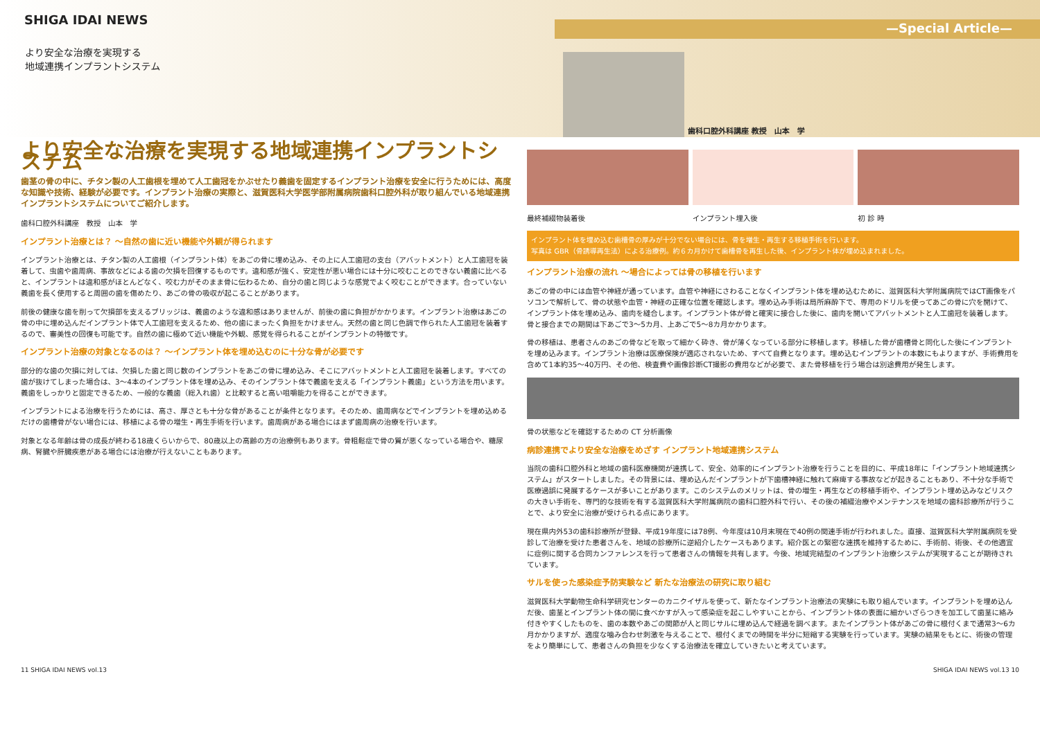SHIGA IDAI NEWS
—Special Article—
より安全な治療を実現する
地域連携インプラントシステム
歯科口腔外科講座 教授　山本　学
より安全な治療を実現する地域連携インプラントシステム
歯茎の骨の中に、チタン製の人工歯根を埋めて人工歯冠をかぶせたり義歯を固定するインプラント治療を安全に行うためには、高度な知識や技術、経験が必要です。インプラント治療の実際と、滋賀医科大学医学部附属病院歯科口腔外科が取り組んでいる地域連携インプラントシステムについてご紹介します。
歯科口腔外科講座　教授　山本　学
インプラント治療とは？ ～自然の歯に近い機能や外観が得られます
インプラント治療とは、チタン製の人工歯根（インプラント体）をあごの骨に埋め込み、その上に人工歯冠の支台（アバットメント）と人工歯冠を装着して、虫歯や歯周病、事故などによる歯の欠損を回復するものです。違和感が強く、安定性が悪い場合には十分に咬むことのできない義歯に比べると、インプラントは違和感がほとんどなく、咬む力がそのまま骨に伝わるため、自分の歯と同じような感覚でよく咬むことができます。合っていない義歯を長く使用すると周囲の歯を傷めたり、あごの骨の吸収が起こることがあります。
前後の健康な歯を削って欠損部を支えるブリッジは、義歯のような違和感はありませんが、前後の歯に負担がかかります。インプラント治療はあごの骨の中に埋め込んだインプラント体で人工歯冠を支えるため、他の歯にまったく負担をかけません。天然の歯と同じ色調で作られた人工歯冠を装着するので、審美性の回復も可能です。自然の歯に極めて近い機能や外観、感覚を得られることがインプラントの特徴です。
インプラント治療の対象となるのは？ ～インプラント体を埋め込むのに十分な骨が必要です
部分的な歯の欠損に対しては、欠損した歯と同じ数のインプラントをあごの骨に埋め込み、そこにアバットメントと人工歯冠を装着します。すべての歯が抜けてしまった場合は、3～4本のインプラント体を埋め込み、そのインプラント体で義歯を支える「インプラント義歯」という方法を用います。義歯をしっかりと固定できるため、一般的な義歯（総入れ歯）と比較すると高い咀嚼能力を得ることができます。
インプラントによる治療を行うためには、高さ、厚さとも十分な骨があることが条件となります。そのため、歯周病などでインプラントを埋め込めるだけの歯槽骨がない場合には、移植による骨の増生・再生手術を行います。歯周病がある場合にはまず歯周病の治療を行います。
対象となる年齢は骨の成長が終わる18歳くらいからで、80歳以上の高齢の方の治療例もあります。骨粗鬆症で骨の質が悪くなっている場合や、糖尿病、腎臓や肝臓疾患がある場合には治療が行えないこともあります。
最終補綴物装着後 インプラント埋入後 初 診 時
インプラント体を埋め込む歯槽骨の厚みが十分でない場合には、骨を増生・再生する移植手術を行います。
写真は GBR（骨誘導再生法）による治療例。約６カ月かけて歯槽骨を再生した後、インプラント体が埋め込まれました。
インプラント治療の流れ ～場合によっては骨の移植を行います
あごの骨の中には血管や神経が通っています。血管や神経にさわることなくインプラント体を埋め込むために、滋賀医科大学附属病院ではCT画像をパソコンで解析して、骨の状態や血管・神経の正確な位置を確認します。埋め込み手術は局所麻酔下で、専用のドリルを使ってあごの骨に穴を開けて、インプラント体を埋め込み、歯肉を縫合します。インプラント体が骨と確実に接合した後に、歯肉を開いてアバットメントと人工歯冠を装着します。骨と接合までの期間は下あごで3～5カ月、上あごで5～8カ月かかります。
骨の移植は、患者さんのあごの骨などを取って細かく砕き、骨が薄くなっている部分に移植します。移植した骨が歯槽骨と同化した後にインプラントを埋め込みます。インプラント治療は医療保険が適応されないため、すべて自費となります。埋め込むインプラントの本数にもよりますが、手術費用を含めて1本約35～40万円、その他、検査費や画像診断CT撮影の費用などが必要で、また骨移植を行う場合は別途費用が発生します。
骨の状態などを確認するための CT 分析画像
病診連携でより安全な治療をめざす インプラント地域連携システム
当院の歯科口腔外科と地域の歯科医療機関が連携して、安全、効率的にインプラント治療を行うことを目的に、平成18年に「インプラント地域連携システム」がスタートしました。その背景には、埋め込んだインプラントが下歯槽神経に触れて麻痺する事故などが起きることもあり、不十分な手術で医療過誤に発展するケースが多いことがあります。このシステムのメリットは、骨の増生・再生などの移植手術や、インプラント埋め込みなどリスクの大きい手術を、専門的な技術を有する滋賀医科大学附属病院の歯科口腔外科で行い、その後の補綴治療やメンテナンスを地域の歯科診療所が行うことで、より安全に治療が受けられる点にあります。
現在県内外53の歯科診療所が登録、平成19年度には78例、今年度は10月末現在で40例の関連手術が行われました。直接、滋賀医科大学附属病院を受診して治療を受けた患者さんを、地域の診療所に逆紹介したケースもあります。紹介医との緊密な連携を維持するために、手術前、術後、その他適宜に症例に関する合同カンファレンスを行って患者さんの情報を共有します。今後、地域完結型のインプラント治療システムが実現することが期待されています。
サルを使った感染症予防実験など 新たな治療法の研究に取り組む
滋賀医科大学動物生命科学研究センターのカニクイザルを使って、新たなインプラント治療法の実験にも取り組んでいます。インプラントを埋め込んだ後、歯茎とインプラント体の間に食べかすが入って感染症を起こしやすいことから、インプラント体の表面に細かいざらつきを加工して歯茎に絡み付きやすくしたものを、歯の本数やあごの関節が人と同じサルに埋め込んで経過を調べます。またインプラント体があごの骨に根付くまで通常3～6カ月かかりますが、適度な噛み合わせ刺激を与えることで、根付くまでの時間を半分に短縮する実験を行っています。実験の結果をもとに、術後の管理をより簡単にして、患者さんの負担を少なくする治療法を確立していきたいと考えています。
11 SHIGA IDAI NEWS vol.13 SHIGA IDAI NEWS vol.13 10